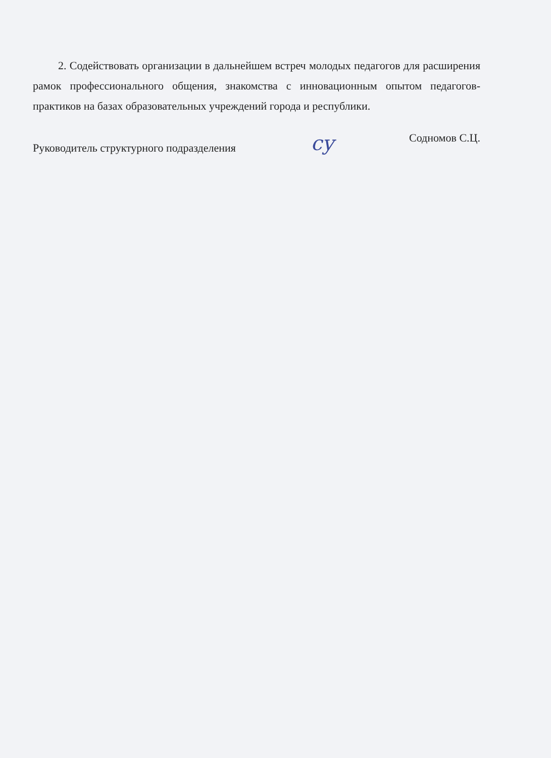2. Содействовать организации в дальнейшем встреч молодых педагогов для расширения рамок профессионального общения, знакомства с инновационным опытом педагогов-практиков на базах образовательных учреждений города и республики.
Руководитель структурного подразделения су Содномов С.Ц.